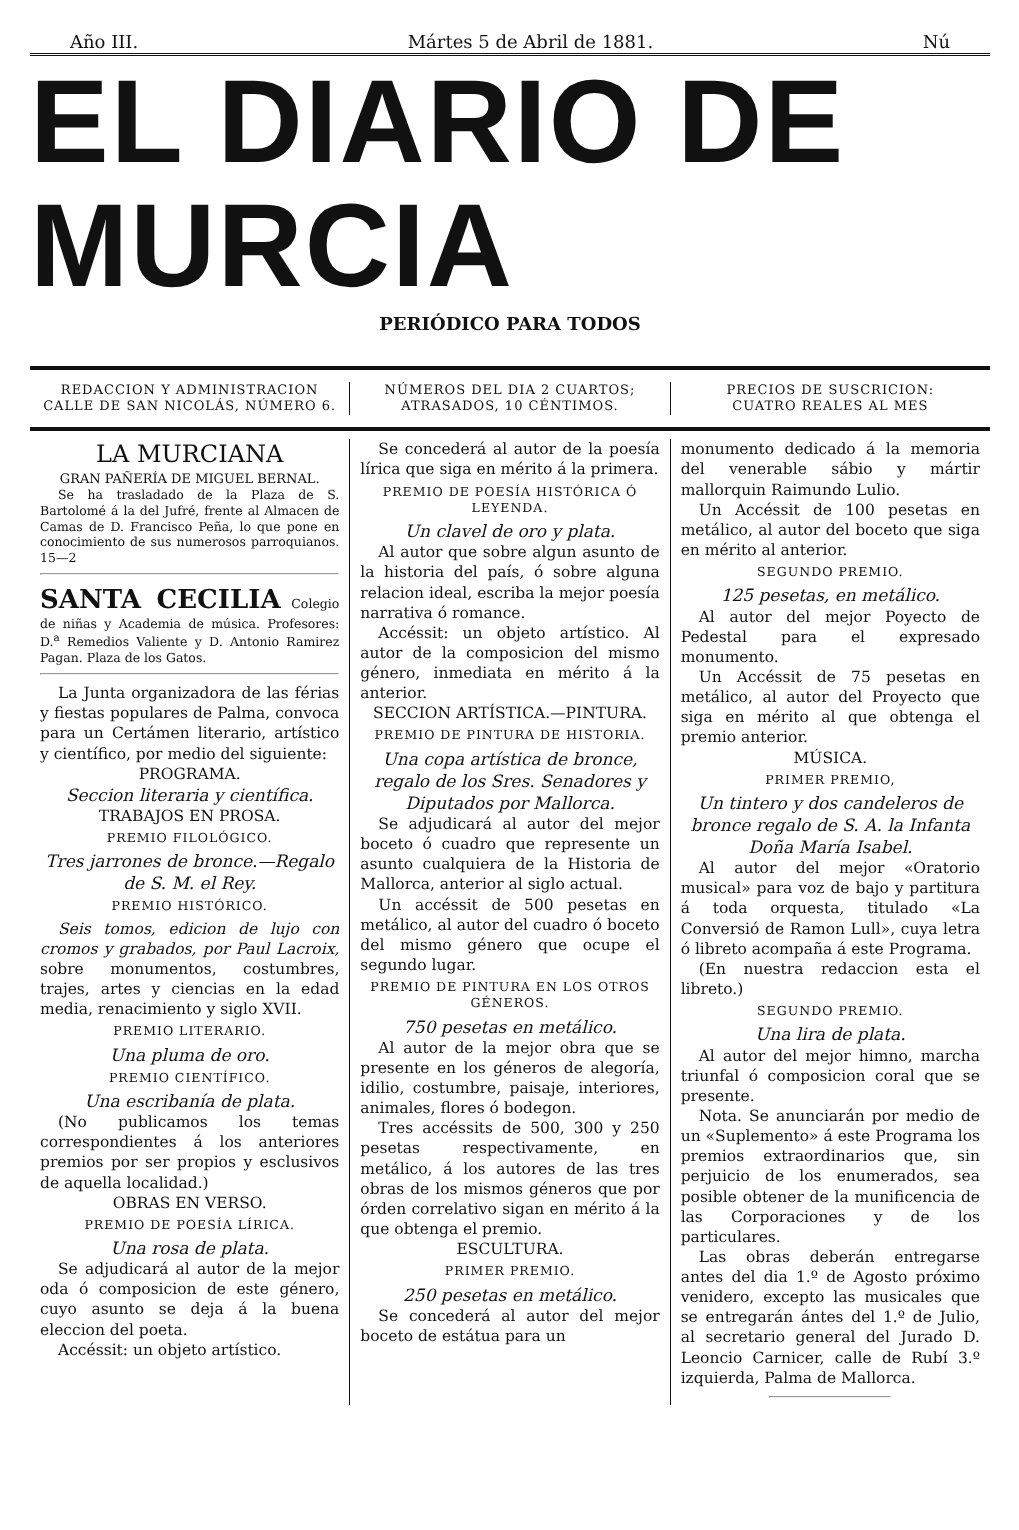Año III. Mártes 5 de Abril de 1881. Nú
EL DIARIO DE MURCIA
PERIÓDICO PARA TODOS
REDACCION Y ADMINISTRACION
CALLE DE SAN NICOLÁS, NÚMERO 6.
NÚMEROS DEL DIA 2 CUARTOS;
ATRASADOS, 10 CÉNTIMOS.
PRECIOS DE SUSCRICION:
CUATRO REALES AL MES
LA MURCIANA
GRAN PAÑERÍA DE MIGUEL BERNAL.
Se ha trasladado de la Plaza de S. Bartolomé á la del Jufré, frente al Almacen de Camas de D. Francisco Peña, lo que pone en conocimiento de sus numerosos parroquianos. 15—2
SANTA CECILIA Colegio de niñas y Academia de música. Profesores: D.<sup>a</sup> Remedios Valiente y D. Antonio Ramirez Pagan. Plaza de los Gatos.
La Junta organizadora de las férias y fiestas populares de Palma, convoca para un Certámen literario, artístico y científico, por medio del siguiente:
PROGRAMA.
Seccion literaria y científica.
TRABAJOS EN PROSA.
PREMIO FILOLÓGICO.
Tres jarrones de bronce.—Regalo de S. M. el Rey.
PREMIO HISTÓRICO.
Seis tomos, edicion de lujo con cromos y grabados, por Paul Lacroix, sobre monumentos, costumbres, trajes, artes y ciencias en la edad media, renacimiento y siglo XVII.
PREMIO LITERARIO.
Una pluma de oro.
PREMIO CIENTÍFICO.
Una escribanía de plata.
(No publicamos los temas correspondientes á los anteriores premios por ser propios y esclusivos de aquella localidad.)
OBRAS EN VERSO.
PREMIO DE POESÍA LÍRICA.
Una rosa de plata.
Se adjudicará al autor de la mejor oda ó composicion de este género, cuyo asunto se deja á la buena eleccion del poeta.
Accéssit: un objeto artístico.
Se concederá al autor de la poesía lírica que siga en mérito á la primera.
PREMIO DE POESÍA HISTÓRICA Ó LEYENDA.
Un clavel de oro y plata.
Al autor que sobre algun asunto de la historia del país, ó sobre alguna relacion ideal, escriba la mejor poesía narrativa ó romance.
Accéssit: un objeto artístico. Al autor de la composicion del mismo género, inmediata en mérito á la anterior.
SECCION ARTÍSTICA.—PINTURA.
PREMIO DE PINTURA DE HISTORIA.
Una copa artística de bronce, regalo de los Sres. Senadores y Diputados por Mallorca.
Se adjudicará al autor del mejor boceto ó cuadro que represente un asunto cualquiera de la Historia de Mallorca, anterior al siglo actual.
Un accéssit de 500 pesetas en metálico, al autor del cuadro ó boceto del mismo género que ocupe el segundo lugar.
PREMIO DE PINTURA EN LOS OTROS GÉNEROS.
750 pesetas en metálico.
Al autor de la mejor obra que se presente en los géneros de alegoría, idilio, costumbre, paisaje, interiores, animales, flores ó bodegon.
Tres accéssits de 500, 300 y 250 pesetas respectivamente, en metálico, á los autores de las tres obras de los mismos géneros que por órden correlativo sigan en mérito á la que obtenga el premio.
ESCULTURA.
PRIMER PREMIO.
250 pesetas en metálico.
Se concederá al autor del mejor boceto de estátua para un
monumento dedicado á la memoria del venerable sábio y mártir mallorquin Raimundo Lulio.
Un Accéssit de 100 pesetas en metálico, al autor del boceto que siga en mérito al anterior.
SEGUNDO PREMIO.
125 pesetas, en metálico.
Al autor del mejor Poyecto de Pedestal para el expresado monumento.
Un Accéssit de 75 pesetas en metálico, al autor del Proyecto que siga en mérito al que obtenga el premio anterior.
MÚSICA.
PRIMER PREMIO,
Un tintero y dos candeleros de bronce regalo de S. A. la Infanta Doña María Isabel.
Al autor del mejor «Oratorio musical» para voz de bajo y partitura á toda orquesta, titulado «La Conversió de Ramon Lull», cuya letra ó libreto acompaña á este Programa.
(En nuestra redaccion esta el libreto.)
SEGUNDO PREMIO.
Una lira de plata.
Al autor del mejor himno, marcha triunfal ó composicion coral que se presente.
Nota. Se anunciarán por medio de un «Suplemento» á este Programa los premios extraordinarios que, sin perjuicio de los enumerados, sea posible obtener de la munificencia de las Corporaciones y de los particulares.
Las obras deberán entregarse antes del dia 1.º de Agosto próximo venidero, excepto las musicales que se entregarán ántes del 1.º de Julio, al secretario general del Jurado D. Leoncio Carnicer, calle de Rubí 3.º izquierda, Palma de Mallorca.